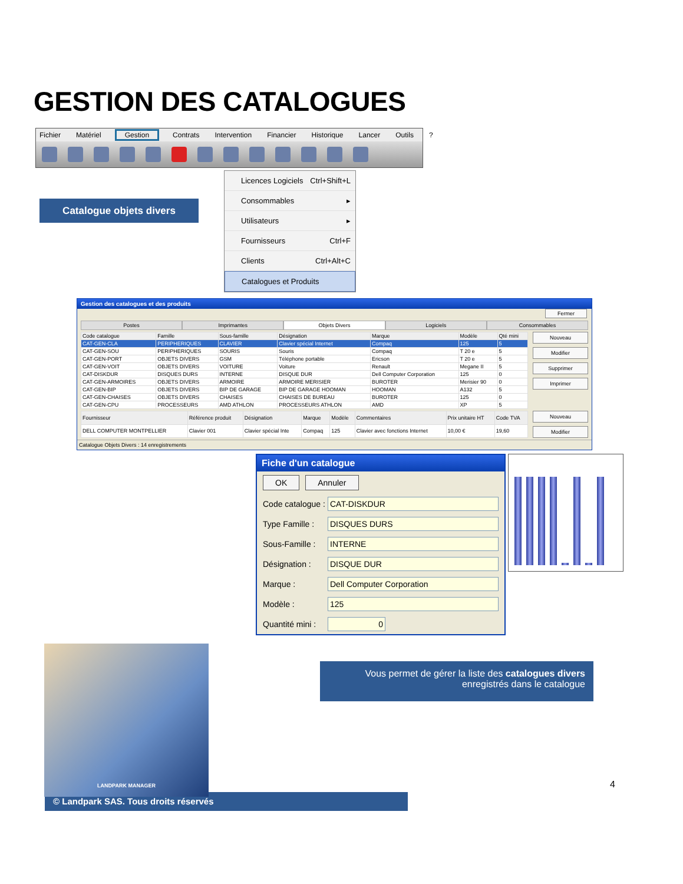GESTION DES CATALOGUES
Fichier Matériel Gestion Contrats Intervention Financier Historique Lancer Outils?
Catalogue objets divers
Licences Logiciels Ctrl+Shift+L
Consommables ▸
Utilisateurs ▸
Fournisseurs Ctrl+F
Clients Ctrl+Alt+C
Catalogues et Produits
Gestion des catalogues et des produits
Fermer
Postes Imprimantes Objets Divers Logiciels Consommables
| Code catalogue | Famille | Sous-famille | Désignation | Marque | Modèle | Qté mini |
| --- | --- | --- | --- | --- | --- | --- |
| CAT-GEN-CLA | PERIPHERIQUES | CLAVIER | Clavier spécial Internet | Compaq | 125 | 5 |
| CAT-GEN-SOU | PERIPHERIQUES | SOURIS | Souris | Compaq | T 20 e | 5 |
| CAT-GEN-PORT | OBJETS DIVERS | GSM | Téléphone portable | Ericson | T 20 e | 5 |
| CAT-GEN-VOIT | OBJETS DIVERS | VOITURE | Voiture | Renault | Megane II | 5 |
| CAT-DISKDUR | DISQUES DURS | INTERNE | DISQUE DUR | Dell Computer Corporation | 125 | 0 |
| CAT-GEN-ARMOIRES | OBJETS DIVERS | ARMOIRE | ARMOIRE MERISIER | BUROTER | Merisier 90 | 0 |
| CAT-GEN-BIP | OBJETS DIVERS | BIP DE GARAGE | BIP DE GARAGE HOOMAN | HOOMAN | A132 | 5 |
| CAT-GEN-CHAISES | OBJETS DIVERS | CHAISES | CHAISES DE BUREAU | BUROTER | 125 | 0 |
| CAT-GEN-CPU | PROCESSEURS | AMD ATHLON | PROCESSEURS ATHLON | AMD | XP | 5 |
Nouveau
Modifier
Supprimer
Imprimer
| Fournisseur | Référence produit | Désignation | Marque | Modèle | Commentaires | Prix unitaire HT | Code TVA |
| --- | --- | --- | --- | --- | --- | --- | --- |
| DELL COMPUTER MONTPELLIER | Clavier 001 | Clavier spécial Inte | Compaq | 125 | Clavier avec fonctions Internet | 10,00 € | 19,60 |
Nouveau
Modifier
Catalogue Objets Divers : 14 enregistrements
Fiche d'un catalogue
OK Annuler
Code catalogue : CAT-DISKDUR
Type Famille : DISQUES DURS
Sous-Famille : INTERNE
Désignation : DISQUE DUR
Marque : Dell Computer Corporation
Modèle : 125
Quantité mini : 0
LANDPARK MANAGER
Vous permet de gérer la liste des catalogues divers
enregistrés dans le catalogue
4
© Landpark SAS. Tous droits réservés